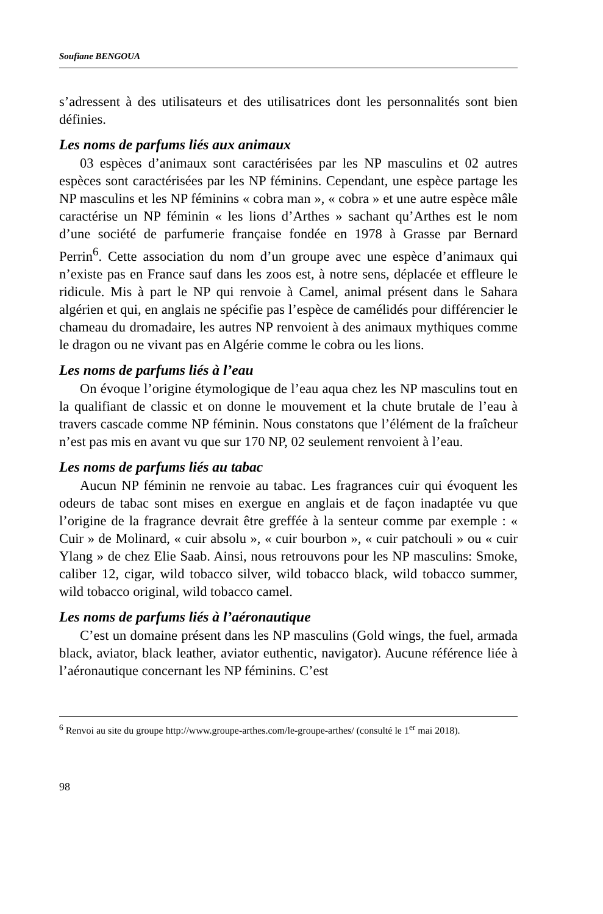Soufiane BENGOUA
s’adressent à des utilisateurs et des utilisatrices dont les personnalités sont bien définies.
Les noms de parfums liés aux animaux
03 espèces d’animaux sont caractérisées par les NP masculins et 02 autres espèces sont caractérisées par les NP féminins. Cependant, une espèce partage les NP masculins et les NP féminins « cobra man », « cobra » et une autre espèce mâle caractérise un NP féminin « les lions d’Arthes » sachant qu’Arthes est le nom d’une société de parfumerie française fondée en 1978 à Grasse par Bernard Perrin<sup>6</sup>. Cette association du nom d’un groupe avec une espèce d’animaux qui n’existe pas en France sauf dans les zoos est, à notre sens, déplacée et effleure le ridicule. Mis à part le NP qui renvoie à Camel, animal présent dans le Sahara algérien et qui, en anglais ne spécifie pas l’espèce de camélidés pour différencier le chameau du dromadaire, les autres NP renvoient à des animaux mythiques comme le dragon ou ne vivant pas en Algérie comme le cobra ou les lions.
Les noms de parfums liés à l’eau
On évoque l’origine étymologique de l’eau aqua chez les NP masculins tout en la qualifiant de classic et on donne le mouvement et la chute brutale de l’eau à travers cascade comme NP féminin. Nous constatons que l’élément de la fraîcheur n’est pas mis en avant vu que sur 170 NP, 02 seulement renvoient à l’eau.
Les noms de parfums liés au tabac
Aucun NP féminin ne renvoie au tabac. Les fragrances cuir qui évoquent les odeurs de tabac sont mises en exergue en anglais et de façon inadaptée vu que l’origine de la fragrance devrait être greffée à la senteur comme par exemple : « Cuir » de Molinard, « cuir absolu », « cuir bourbon », « cuir patchouli » ou « cuir Ylang » de chez Elie Saab. Ainsi, nous retrouvons pour les NP masculins: Smoke, caliber 12, cigar, wild tobacco silver, wild tobacco black, wild tobacco summer, wild tobacco original, wild tobacco camel.
Les noms de parfums liés à l’aéronautique
C’est un domaine présent dans les NP masculins (Gold wings, the fuel, armada black, aviator, black leather, aviator euthentic, navigator). Aucune référence liée à l’aéronautique concernant les NP féminins. C’est
<sup>6</sup> Renvoi au site du groupe http://www.groupe-arthes.com/le-groupe-arthes/ (consulté le 1<sup>er</sup> mai 2018).
98